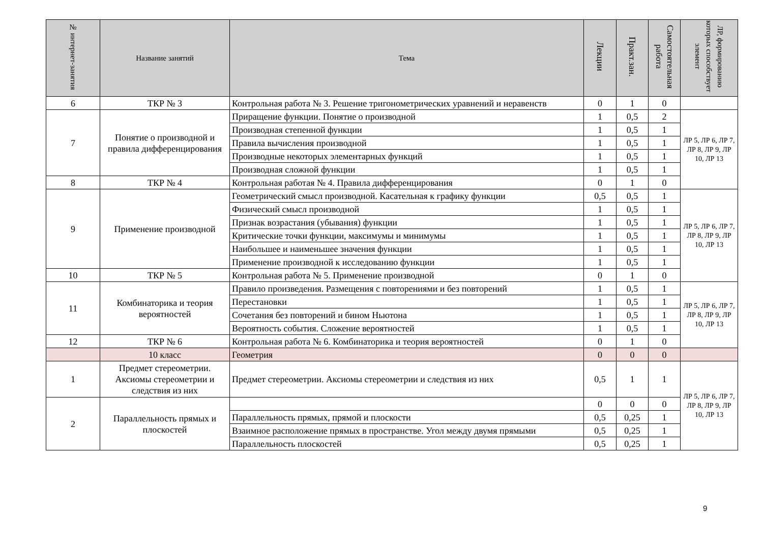| № интернет-занятия | Название занятий | Тема | Лекции | Практ.зан. | Самостоятельная работа | ЛР, формированию которых способствует элемент |
| --- | --- | --- | --- | --- | --- | --- |
| 6 | ТКР № 3 | Контрольная работа № 3. Решение тригонометрических уравнений и неравенств | 0 | 1 | 0 | |
| 7 | Понятие о производной и правила дифференцирования | Приращение функции. Понятие о производной | 1 | 0,5 | 2 | ЛР 5, ЛР 6, ЛР 7, ЛР 8, ЛР 9, ЛР 10, ЛР 13 |
| | | Производная степенной функции | 1 | 0,5 | 1 | |
| | | Правила вычисления производной | 1 | 0,5 | 1 | |
| | | Производные некоторых элементарных функций | 1 | 0,5 | 1 | |
| | | Производная сложной функции | 1 | 0,5 | 1 | |
| 8 | ТКР № 4 | Контрольная работая № 4. Правила дифференцирования | 0 | 1 | 0 | |
| 9 | Применение производной | Геометрический смысл производной. Касательная к графику функции | 0,5 | 0,5 | 1 | ЛР 5, ЛР 6, ЛР 7, ЛР 8, ЛР 9, ЛР 10, ЛР 13 |
| | | Физический смысл производной | 1 | 0,5 | 1 | |
| | | Признак возрастания (убывания) функции | 1 | 0,5 | 1 | |
| | | Критические точки функции, максимумы и минимумы | 1 | 0,5 | 1 | |
| | | Наибольшее и наименьшее значения функции | 1 | 0,5 | 1 | |
| | | Применение производной к исследованию функции | 1 | 0,5 | 1 | |
| 10 | ТКР № 5 | Контрольная работа № 5. Применение производной | 0 | 1 | 0 | |
| 11 | Комбинаторика и теория вероятностей | Правило произведения. Размещения с повторениями и без повторений | 1 | 0,5 | 1 | ЛР 5, ЛР 6, ЛР 7, ЛР 8, ЛР 9, ЛР 10, ЛР 13 |
| | | Перестановки | 1 | 0,5 | 1 | |
| | | Сочетания без повторений и бином Ньютона | 1 | 0,5 | 1 | |
| | | Вероятность события. Сложение вероятностей | 1 | 0,5 | 1 | |
| 12 | ТКР № 6 | Контрольная работа № 6. Комбинаторика и теория вероятностей | 0 | 1 | 0 | |
| | 10 класс | Геометрия | 0 | 0 | 0 | |
| 1 | Предмет стереометрии. Аксиомы стереометрии и следствия из них | Предмет стереометрии. Аксиомы стереометрии и следствия из них | 0,5 | 1 | 1 | ЛР 5, ЛР 6, ЛР 7, ЛР 8, ЛР 9, ЛР 10, ЛР 13 |
| 2 | Параллельность прямых и плоскостей | | 0 | 0 | 0 | |
| | | Параллельность прямых, прямой и плоскости | 0,5 | 0,25 | 1 | |
| | | Взаимное расположение прямых в пространстве. Угол между двумя прямыми | 0,5 | 0,25 | 1 | |
| | | Параллельность плоскостей | 0,5 | 0,25 | 1 | |
9